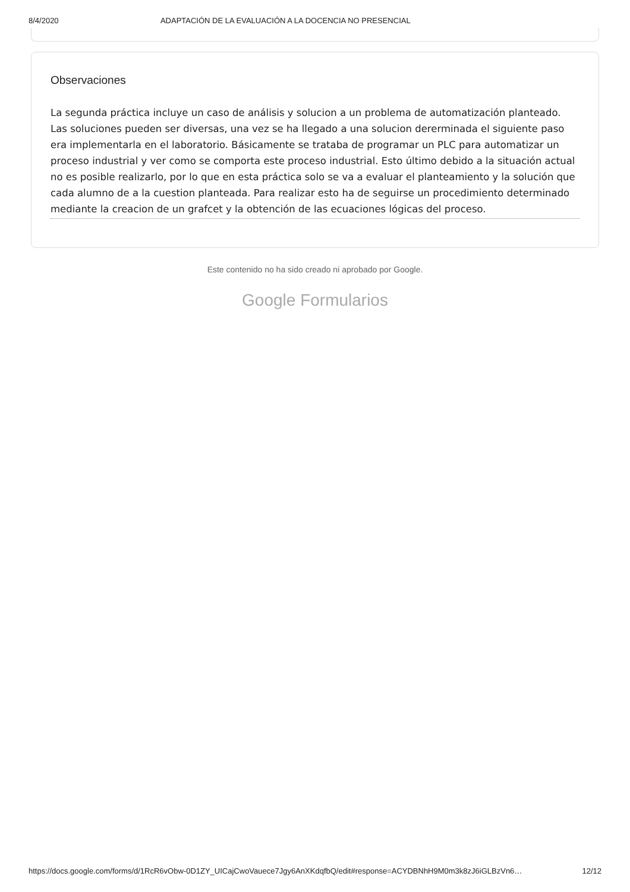8/4/2020 ADAPTACIÓN DE LA EVALUACIÓN A LA DOCENCIA NO PRESENCIAL
Observaciones
La segunda práctica incluye un caso de análisis y solucion a un problema de automatización planteado. Las soluciones pueden ser diversas, una vez se ha llegado a una solucion dererminada el siguiente paso era implementarla en el laboratorio. Básicamente se trataba de programar un PLC para automatizar un proceso industrial y ver como se comporta este proceso industrial. Esto último debido a la situación actual no es posible realizarlo, por lo que en esta práctica solo se va a evaluar el planteamiento y la solución que cada alumno de a la cuestion planteada. Para realizar esto ha de seguirse un procedimiento determinado mediante la creacion de un grafcet y la obtención de las ecuaciones lógicas del proceso.
Este contenido no ha sido creado ni aprobado por Google.
Google Formularios
https://docs.google.com/forms/d/1RcR6vObw-0D1ZY_UICajCwoVauece7Jgy6AnXKdqfbQ/edit#response=ACYDBNhH9M0m3k8zJ6iGLBzVn6… 12/12